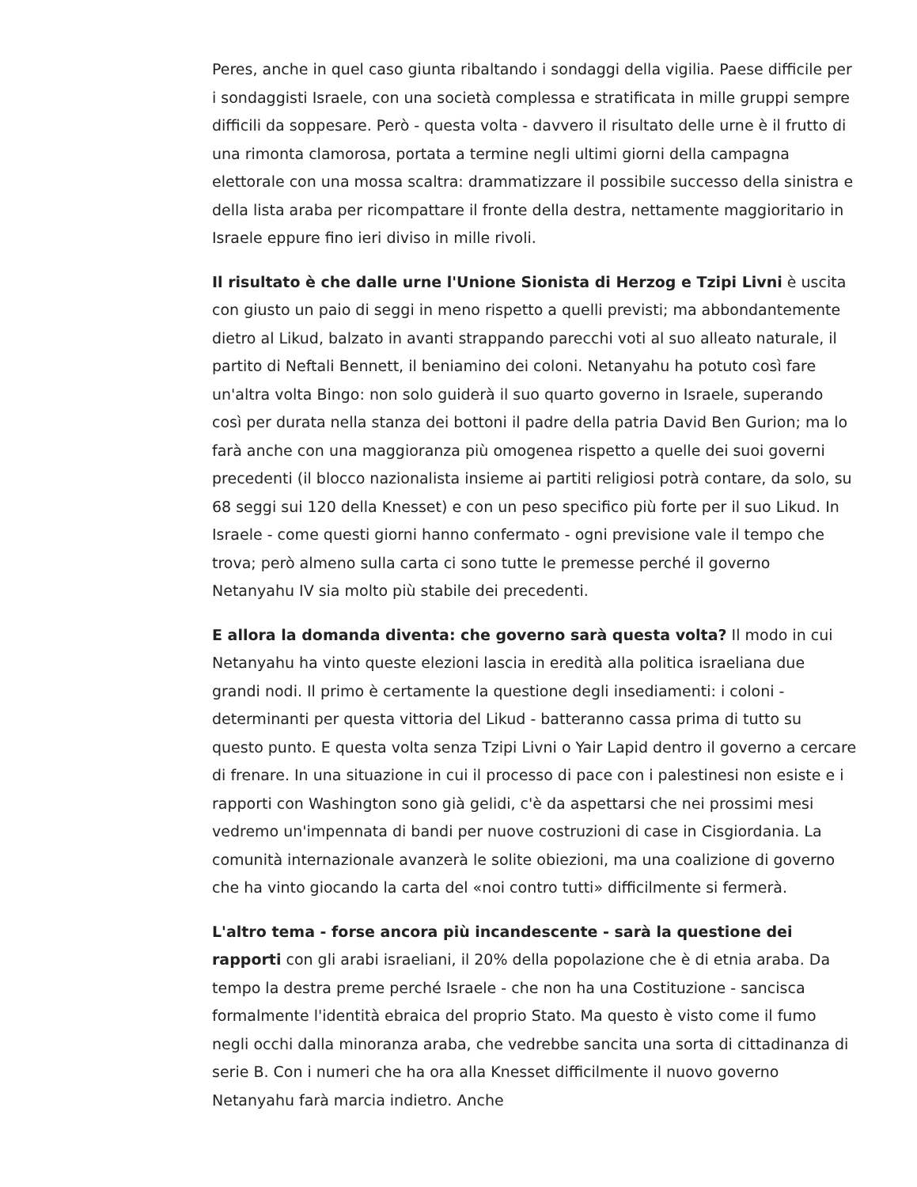Peres, anche in quel caso giunta ribaltando i sondaggi della vigilia. Paese difficile per i sondaggisti Israele, con una società complessa e stratificata in mille gruppi sempre difficili da soppesare. Però - questa volta - davvero il risultato delle urne è il frutto di una rimonta clamorosa, portata a termine negli ultimi giorni della campagna elettorale con una mossa scaltra: drammatizzare il possibile successo della sinistra e della lista araba per ricompattare il fronte della destra, nettamente maggioritario in Israele eppure fino ieri diviso in mille rivoli.
Il risultato è che dalle urne l'Unione Sionista di Herzog e Tzipi Livni è uscita con giusto un paio di seggi in meno rispetto a quelli previsti; ma abbondantemente dietro al Likud, balzato in avanti strappando parecchi voti al suo alleato naturale, il partito di Neftali Bennett, il beniamino dei coloni. Netanyahu ha potuto così fare un'altra volta Bingo: non solo guiderà il suo quarto governo in Israele, superando così per durata nella stanza dei bottoni il padre della patria David Ben Gurion; ma lo farà anche con una maggioranza più omogenea rispetto a quelle dei suoi governi precedenti (il blocco nazionalista insieme ai partiti religiosi potrà contare, da solo, su 68 seggi sui 120 della Knesset) e con un peso specifico più forte per il suo Likud. In Israele - come questi giorni hanno confermato - ogni previsione vale il tempo che trova; però almeno sulla carta ci sono tutte le premesse perché il governo Netanyahu IV sia molto più stabile dei precedenti.
E allora la domanda diventa: che governo sarà questa volta? Il modo in cui Netanyahu ha vinto queste elezioni lascia in eredità alla politica israeliana due grandi nodi. Il primo è certamente la questione degli insediamenti: i coloni - determinanti per questa vittoria del Likud - batteranno cassa prima di tutto su questo punto. E questa volta senza Tzipi Livni o Yair Lapid dentro il governo a cercare di frenare. In una situazione in cui il processo di pace con i palestinesi non esiste e i rapporti con Washington sono già gelidi, c'è da aspettarsi che nei prossimi mesi vedremo un'impennata di bandi per nuove costruzioni di case in Cisgiordania. La comunità internazionale avanzerà le solite obiezioni, ma una coalizione di governo che ha vinto giocando la carta del «noi contro tutti» difficilmente si fermerà.
L'altro tema - forse ancora più incandescente - sarà la questione dei rapporti con gli arabi israeliani, il 20% della popolazione che è di etnia araba. Da tempo la destra preme perché Israele - che non ha una Costituzione - sancisca formalmente l'identità ebraica del proprio Stato. Ma questo è visto come il fumo negli occhi dalla minoranza araba, che vedrebbe sancita una sorta di cittadinanza di serie B. Con i numeri che ha ora alla Knesset difficilmente il nuovo governo Netanyahu farà marcia indietro. Anche